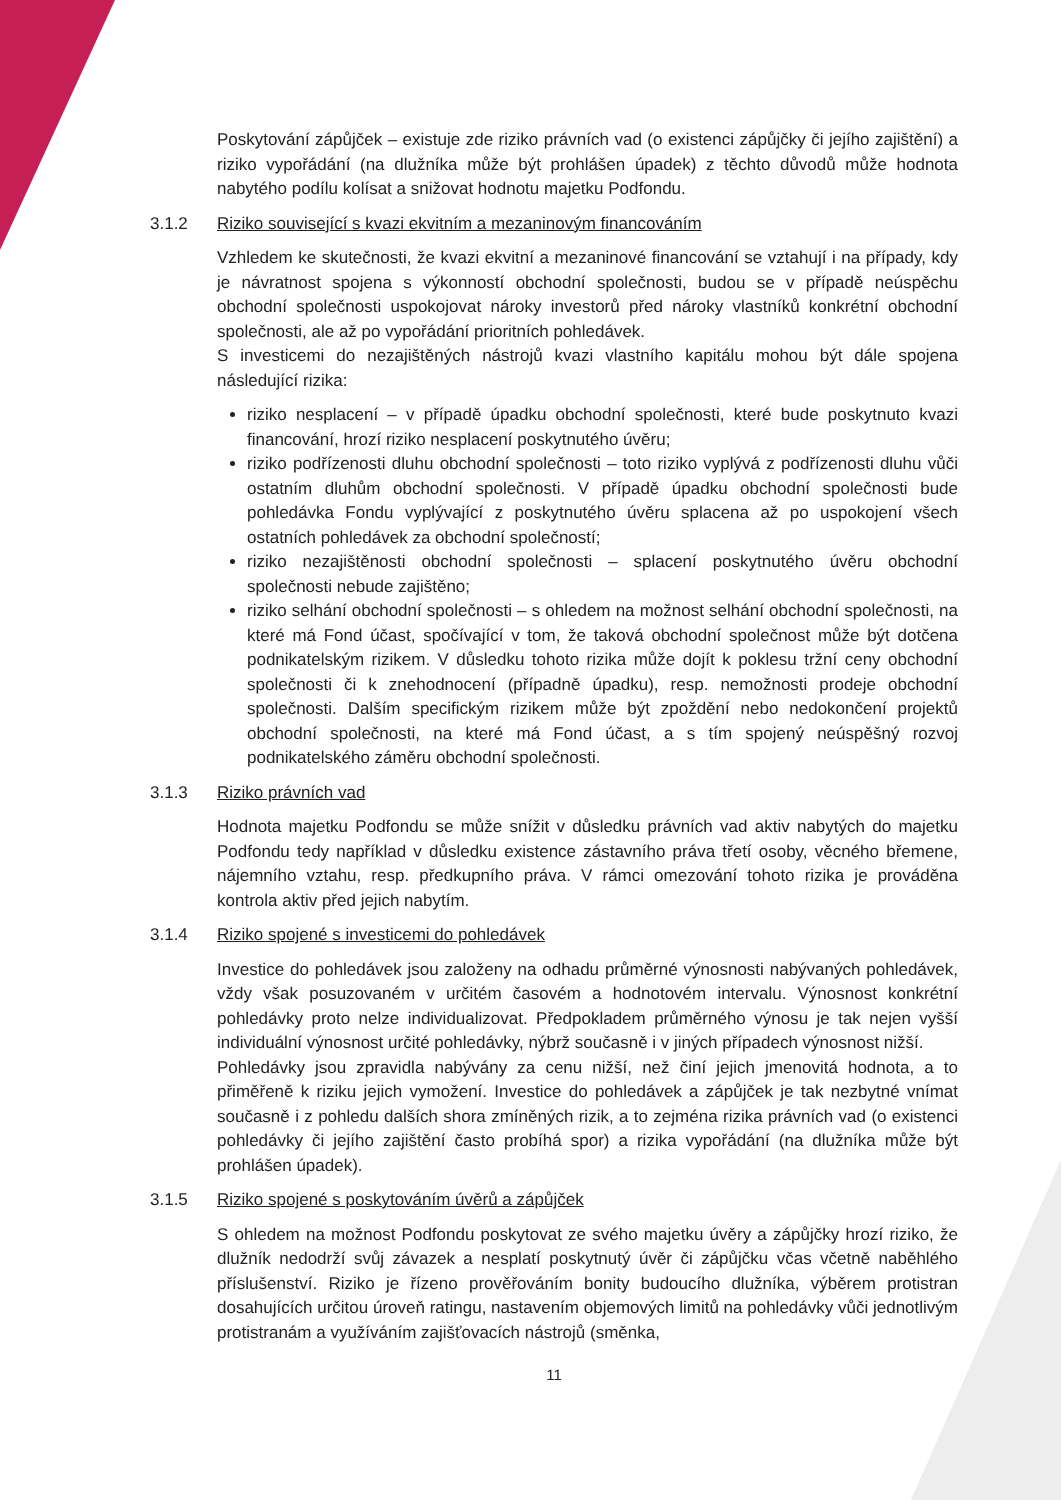Poskytování zápůjček – existuje zde riziko právních vad (o existenci zápůjčky či jejího zajištění) a riziko vypořádání (na dlužníka může být prohlášen úpadek) z těchto důvodů může hodnota nabytého podílu kolísat a snižovat hodnotu majetku Podfondu.
3.1.2 Riziko související s kvazi ekvitním a mezaninovým financováním
Vzhledem ke skutečnosti, že kvazi ekvitní a mezaninové financování se vztahují i na případy, kdy je návratnost spojena s výkonností obchodní společnosti, budou se v případě neúspěchu obchodní společnosti uspokojovat nároky investorů před nároky vlastníků konkrétní obchodní společnosti, ale až po vypořádání prioritních pohledávek.
S investicemi do nezajištěných nástrojů kvazi vlastního kapitálu mohou být dále spojena následující rizika:
riziko nesplacení – v případě úpadku obchodní společnosti, které bude poskytnuto kvazi financování, hrozí riziko nesplacení poskytnutého úvěru;
riziko podřízenosti dluhu obchodní společnosti – toto riziko vyplývá z podřízenosti dluhu vůči ostatním dluhům obchodní společnosti. V případě úpadku obchodní společnosti bude pohledávka Fondu vyplývající z poskytnutého úvěru splacena až po uspokojení všech ostatních pohledávek za obchodní společností;
riziko nezajištěnosti obchodní společnosti – splacení poskytnutého úvěru obchodní společnosti nebude zajištěno;
riziko selhání obchodní společnosti – s ohledem na možnost selhání obchodní společnosti, na které má Fond účast, spočívající v tom, že taková obchodní společnost může být dotčena podnikatelským rizikem. V důsledku tohoto rizika může dojít k poklesu tržní ceny obchodní společnosti či k znehodnocení (případně úpadku), resp. nemožnosti prodeje obchodní společnosti. Dalším specifickým rizikem může být zpoždění nebo nedokončení projektů obchodní společnosti, na které má Fond účast, a s tím spojený neúspěšný rozvoj podnikatelského záměru obchodní společnosti.
3.1.3 Riziko právních vad
Hodnota majetku Podfondu se může snížit v důsledku právních vad aktiv nabytých do majetku Podfondu tedy například v důsledku existence zástavního práva třetí osoby, věcného břemene, nájemního vztahu, resp. předkupního práva. V rámci omezování tohoto rizika je prováděna kontrola aktiv před jejich nabytím.
3.1.4 Riziko spojené s investicemi do pohledávek
Investice do pohledávek jsou založeny na odhadu průměrné výnosnosti nabývaných pohledávek, vždy však posuzovaném v určitém časovém a hodnotovém intervalu. Výnosnost konkrétní pohledávky proto nelze individualizovat. Předpokladem průměrného výnosu je tak nejen vyšší individuální výnosnost určité pohledávky, nýbrž současně i v jiných případech výnosnost nižší.
Pohledávky jsou zpravidla nabývány za cenu nižší, než činí jejich jmenovitá hodnota, a to přiměřeně k riziku jejich vymožení. Investice do pohledávek a zápůjček je tak nezbytné vnímat současně i z pohledu dalších shora zmíněných rizik, a to zejména rizika právních vad (o existenci pohledávky či jejího zajištění často probíhá spor) a rizika vypořádání (na dlužníka může být prohlášen úpadek).
3.1.5 Riziko spojené s poskytováním úvěrů a zápůjček
S ohledem na možnost Podfondu poskytovat ze svého majetku úvěry a zápůjčky hrozí riziko, že dlužník nedodrží svůj závazek a nesplatí poskytnutý úvěr či zápůjčku včas včetně naběhlého příslušenství. Riziko je řízeno prověřováním bonity budoucího dlužníka, výběrem protistran dosahujících určitou úroveň ratingu, nastavením objemových limitů na pohledávky vůči jednotlivým protistranám a využíváním zajišťovacích nástrojů (směnka,
11